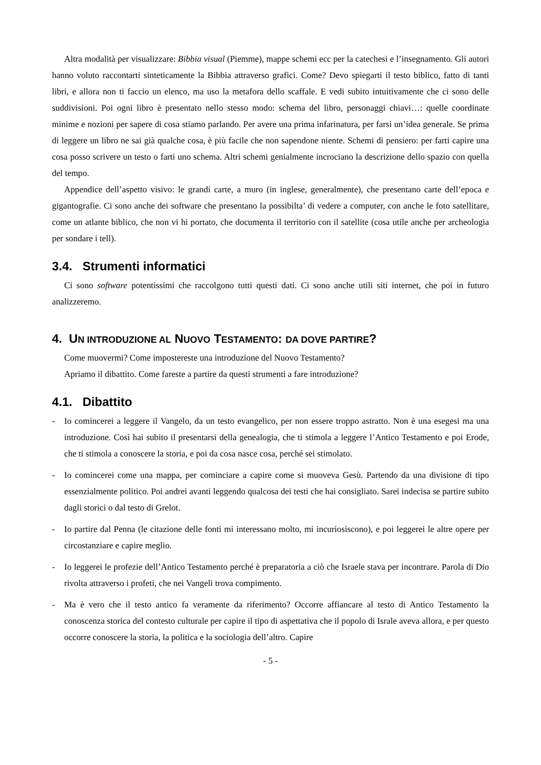Altra modalità per visualizzare: Bibbia visual (Piemme), mappe schemi ecc per la catechesi e l’insegnamento. Gli autori hanno voluto raccontarti sinteticamente la Bibbia attraverso grafici. Come? Devo spiegarti il testo biblico, fatto di tanti libri, e allora non ti faccio un elenco, ma uso la metafora dello scaffale. E vedi subito intuitivamente che ci sono delle suddivisioni. Poi ogni libro è presentato nello stesso modo: schema del libro, personaggi chiavi…: quelle coordinate minime e nozioni per sapere di cosa stiamo parlando. Per avere una prima infarinatura, per farsi un’idea generale. Se prima di leggere un libro ne sai già qualche cosa, è più facile che non sapendone niente. Schemi di pensiero: per farti capire una cosa posso scrivere un testo o farti uno schema. Altri schemi genialmente incrociano la descrizione dello spazio con quella del tempo.
Appendice dell’aspetto visivo: le grandi carte, a muro (in inglese, generalmente), che presentano carte dell’epoca e gigantografie. Ci sono anche dei software che presentano la possibilta’ di vedere a computer, con anche le foto satellitare, come un atlante biblico, che non vi hi portato, che documenta il territorio con il satellite (cosa utile anche per archeologia per sondare i tell).
3.4. Strumenti informatici
Ci sono software potentissimi che raccolgono tutti questi dati. Ci sono anche utili siti internet, che poi in futuro analizzeremo.
4. UN INTRODUZIONE AL NUOVO TESTAMENTO: DA DOVE PARTIRE?
Come muovermi? Come impostereste una introduzione del Nuovo Testamento?
Apriamo il dibattito. Come fareste a partire da questi strumenti a fare introduzione?
4.1. Dibattito
- Io comincerei a leggere il Vangelo, da un testo evangelico, per non essere troppo astratto. Non è una esegesi ma una introduzione. Così hai subito il presentarsi della genealogia, che ti stimola a leggere l’Antico Testamento e poi Erode, che ti stimola a conoscere la storia, e poi da cosa nasce cosa, perché sei stimolato.
- Io comincerei come una mappa, per cominciare a capire come si muoveva Gesù. Partendo da una divisione di tipo essenzialmente politico. Poi andrei avanti leggendo qualcosa dei testi che hai consigliato. Sarei indecisa se partire subito dagli storici o dal testo di Grelot.
- Io partire dal Penna (le citazione delle fonti mi interessano molto, mi incuriosiscono), e poi leggerei le altre opere per circostanziare e capire meglio.
- Io leggerei le profezie dell’Antico Testamento perché è preparatoria a ciò che Israele stava per incontrare. Parola di Dio rivolta attraverso i profeti, che nei Vangeli trova compimento.
- Ma è vero che il testo antico fa veramente da riferimento? Occorre affiancare al testo di Antico Testamento la conoscenza storica del contesto culturale per capire il tipo di aspettativa che il popolo di Israle aveva allora, e per questo occorre conoscere la storia, la politica e la sociologia dell’altro. Capire
- 5 -